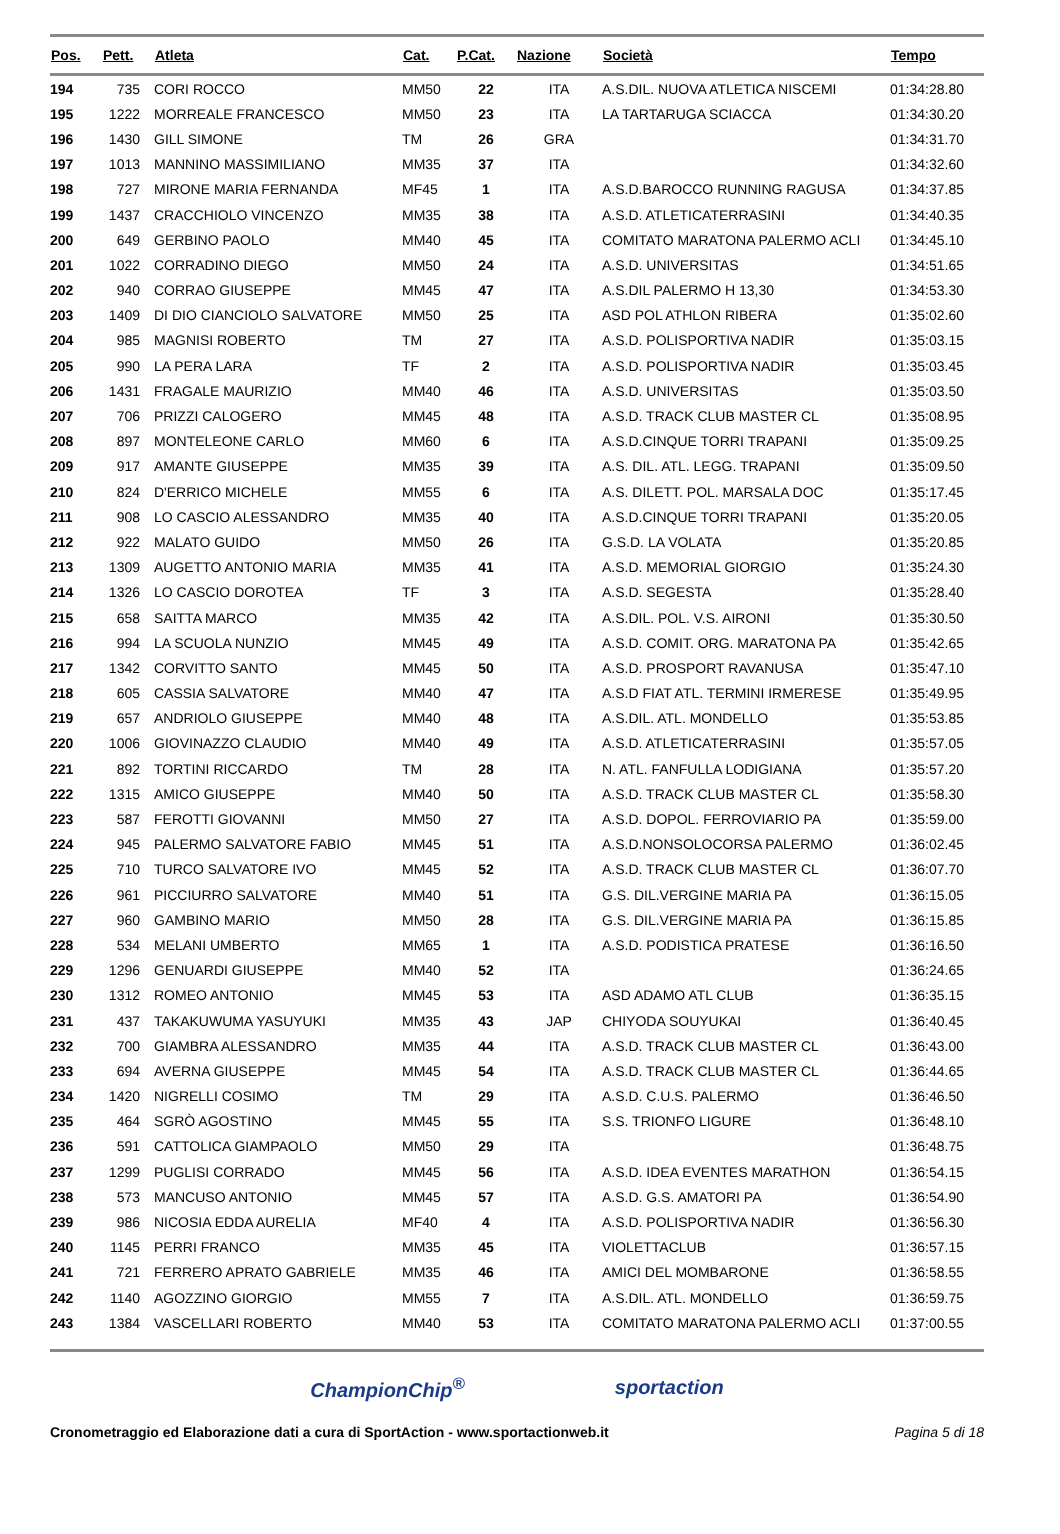| Pos. | Pett. | Atleta | Cat. | P.Cat. | Nazione | Società | Tempo |
| --- | --- | --- | --- | --- | --- | --- | --- |
| 194 | 735 | CORI ROCCO | MM50 | 22 | ITA | A.S.DIL. NUOVA ATLETICA NISCEMI | 01:34:28.80 |
| 195 | 1222 | MORREALE FRANCESCO | MM50 | 23 | ITA | LA TARTARUGA SCIACCA | 01:34:30.20 |
| 196 | 1430 | GILL SIMONE | TM | 26 | GRA | | 01:34:31.70 |
| 197 | 1013 | MANNINO MASSIMILIANO | MM35 | 37 | ITA | | 01:34:32.60 |
| 198 | 727 | MIRONE MARIA FERNANDA | MF45 | 1 | ITA | A.S.D.BAROCCO RUNNING RAGUSA | 01:34:37.85 |
| 199 | 1437 | CRACCHIOLO VINCENZO | MM35 | 38 | ITA | A.S.D. ATLETICATERRASINI | 01:34:40.35 |
| 200 | 649 | GERBINO PAOLO | MM40 | 45 | ITA | COMITATO MARATONA PALERMO ACLI | 01:34:45.10 |
| 201 | 1022 | CORRADINO DIEGO | MM50 | 24 | ITA | A.S.D. UNIVERSITAS | 01:34:51.65 |
| 202 | 940 | CORRAO GIUSEPPE | MM45 | 47 | ITA | A.S.DIL PALERMO H 13,30 | 01:34:53.30 |
| 203 | 1409 | DI DIO CIANCIOLO SALVATORE | MM50 | 25 | ITA | ASD POL ATHLON RIBERA | 01:35:02.60 |
| 204 | 985 | MAGNISI ROBERTO | TM | 27 | ITA | A.S.D. POLISPORTIVA NADIR | 01:35:03.15 |
| 205 | 990 | LA PERA LARA | TF | 2 | ITA | A.S.D. POLISPORTIVA NADIR | 01:35:03.45 |
| 206 | 1431 | FRAGALE MAURIZIO | MM40 | 46 | ITA | A.S.D. UNIVERSITAS | 01:35:03.50 |
| 207 | 706 | PRIZZI CALOGERO | MM45 | 48 | ITA | A.S.D. TRACK CLUB MASTER CL | 01:35:08.95 |
| 208 | 897 | MONTELEONE CARLO | MM60 | 6 | ITA | A.S.D.CINQUE TORRI TRAPANI | 01:35:09.25 |
| 209 | 917 | AMANTE GIUSEPPE | MM35 | 39 | ITA | A.S. DIL. ATL. LEGG. TRAPANI | 01:35:09.50 |
| 210 | 824 | D'ERRICO MICHELE | MM55 | 6 | ITA | A.S. DILETT. POL. MARSALA DOC | 01:35:17.45 |
| 211 | 908 | LO CASCIO ALESSANDRO | MM35 | 40 | ITA | A.S.D.CINQUE TORRI TRAPANI | 01:35:20.05 |
| 212 | 922 | MALATO GUIDO | MM50 | 26 | ITA | G.S.D. LA VOLATA | 01:35:20.85 |
| 213 | 1309 | AUGETTO ANTONIO MARIA | MM35 | 41 | ITA | A.S.D. MEMORIAL GIORGIO | 01:35:24.30 |
| 214 | 1326 | LO CASCIO DOROTEA | TF | 3 | ITA | A.S.D. SEGESTA | 01:35:28.40 |
| 215 | 658 | SAITTA MARCO | MM35 | 42 | ITA | A.S.DIL. POL. V.S. AIRONI | 01:35:30.50 |
| 216 | 994 | LA SCUOLA NUNZIO | MM45 | 49 | ITA | A.S.D. COMIT. ORG. MARATONA PA | 01:35:42.65 |
| 217 | 1342 | CORVITTO SANTO | MM45 | 50 | ITA | A.S.D. PROSPORT RAVANUSA | 01:35:47.10 |
| 218 | 605 | CASSIA SALVATORE | MM40 | 47 | ITA | A.S.D FIAT ATL. TERMINI IRMERESE | 01:35:49.95 |
| 219 | 657 | ANDRIOLO GIUSEPPE | MM40 | 48 | ITA | A.S.DIL. ATL. MONDELLO | 01:35:53.85 |
| 220 | 1006 | GIOVINAZZO CLAUDIO | MM40 | 49 | ITA | A.S.D. ATLETICATERRASINI | 01:35:57.05 |
| 221 | 892 | TORTINI RICCARDO | TM | 28 | ITA | N. ATL. FANFULLA LODIGIANA | 01:35:57.20 |
| 222 | 1315 | AMICO GIUSEPPE | MM40 | 50 | ITA | A.S.D. TRACK CLUB MASTER CL | 01:35:58.30 |
| 223 | 587 | FEROTTI GIOVANNI | MM50 | 27 | ITA | A.S.D. DOPOL. FERROVIARIO PA | 01:35:59.00 |
| 224 | 945 | PALERMO SALVATORE FABIO | MM45 | 51 | ITA | A.S.D.NONSOLOCORSA PALERMO | 01:36:02.45 |
| 225 | 710 | TURCO SALVATORE IVO | MM45 | 52 | ITA | A.S.D. TRACK CLUB MASTER CL | 01:36:07.70 |
| 226 | 961 | PICCIURRO SALVATORE | MM40 | 51 | ITA | G.S. DIL.VERGINE MARIA PA | 01:36:15.05 |
| 227 | 960 | GAMBINO MARIO | MM50 | 28 | ITA | G.S. DIL.VERGINE MARIA PA | 01:36:15.85 |
| 228 | 534 | MELANI UMBERTO | MM65 | 1 | ITA | A.S.D. PODISTICA PRATESE | 01:36:16.50 |
| 229 | 1296 | GENUARDI GIUSEPPE | MM40 | 52 | ITA | | 01:36:24.65 |
| 230 | 1312 | ROMEO ANTONIO | MM45 | 53 | ITA | ASD ADAMO ATL CLUB | 01:36:35.15 |
| 231 | 437 | TAKAKUWUMA YASUYUKI | MM35 | 43 | JAP | CHIYODA SOUYUKAI | 01:36:40.45 |
| 232 | 700 | GIAMBRA ALESSANDRO | MM35 | 44 | ITA | A.S.D. TRACK CLUB MASTER CL | 01:36:43.00 |
| 233 | 694 | AVERNA GIUSEPPE | MM45 | 54 | ITA | A.S.D. TRACK CLUB MASTER CL | 01:36:44.65 |
| 234 | 1420 | NIGRELLI COSIMO | TM | 29 | ITA | A.S.D. C.U.S. PALERMO | 01:36:46.50 |
| 235 | 464 | SGRÒ AGOSTINO | MM45 | 55 | ITA | S.S. TRIONFO LIGURE | 01:36:48.10 |
| 236 | 591 | CATTOLICA GIAMPAOLO | MM50 | 29 | ITA | | 01:36:48.75 |
| 237 | 1299 | PUGLISI CORRADO | MM45 | 56 | ITA | A.S.D. IDEA EVENTES MARATHON | 01:36:54.15 |
| 238 | 573 | MANCUSO ANTONIO | MM45 | 57 | ITA | A.S.D. G.S. AMATORI PA | 01:36:54.90 |
| 239 | 986 | NICOSIA EDDA AURELIA | MF40 | 4 | ITA | A.S.D. POLISPORTIVA NADIR | 01:36:56.30 |
| 240 | 1145 | PERRI FRANCO | MM35 | 45 | ITA | VIOLETTACLUB | 01:36:57.15 |
| 241 | 721 | FERRERO APRATO GABRIELE | MM35 | 46 | ITA | AMICI DEL MOMBARONE | 01:36:58.55 |
| 242 | 1140 | AGOZZINO GIORGIO | MM55 | 7 | ITA | A.S.DIL. ATL. MONDELLO | 01:36:59.75 |
| 243 | 1384 | VASCELLARI ROBERTO | MM40 | 53 | ITA | COMITATO MARATONA PALERMO ACLI | 01:37:00.55 |
ChampionChip<sup>®</sup> sportaction
Cronometraggio ed Elaborazione dati a cura di SportAction - www.sportactionweb.it Pagina 5 di 18